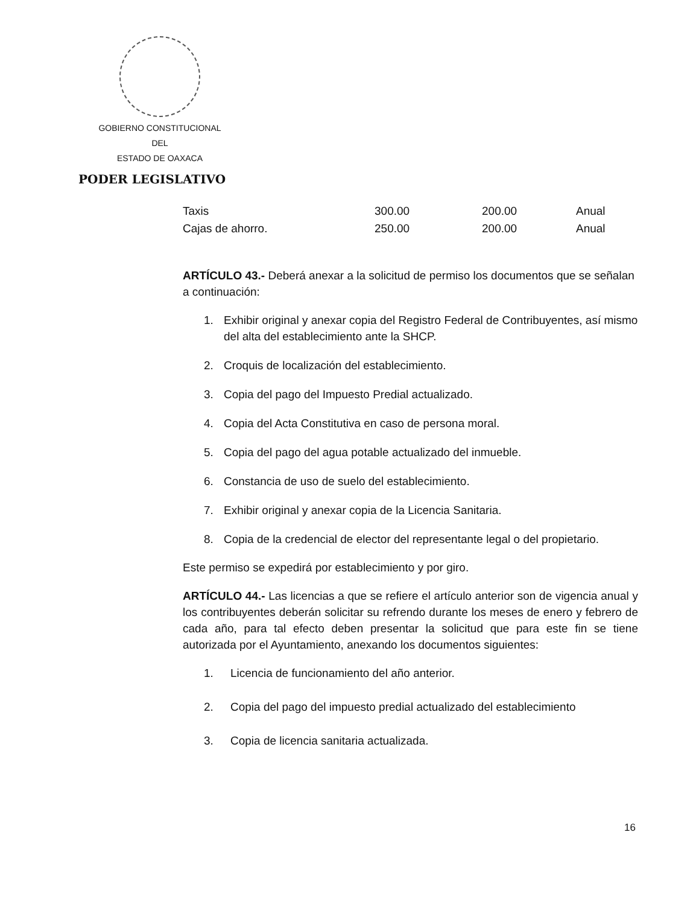GOBIERNO CONSTITUCIONAL
DEL
ESTADO DE OAXACA
PODER LEGISLATIVO
| Taxis | 300.00 | 200.00 | Anual |
| Cajas de ahorro. | 250.00 | 200.00 | Anual |
ARTÍCULO 43.- Deberá anexar a la solicitud de permiso los documentos que se señalan a continuación:
1. Exhibir original y anexar copia del Registro Federal de Contribuyentes, así mismo del alta del establecimiento ante la SHCP.
2. Croquis de localización del establecimiento.
3. Copia del pago del Impuesto Predial actualizado.
4. Copia del Acta Constitutiva en caso de persona moral.
5. Copia del pago del agua potable actualizado del inmueble.
6. Constancia de uso de suelo del establecimiento.
7. Exhibir original y anexar copia de la Licencia Sanitaria.
8. Copia de la credencial de elector del representante legal o del propietario.
Este permiso se expedirá por establecimiento y por giro.
ARTÍCULO 44.- Las licencias a que se refiere el artículo anterior son de vigencia anual y los contribuyentes deberán solicitar su refrendo durante los meses de enero y febrero de cada año, para tal efecto deben presentar la solicitud que para este fin se tiene autorizada por el Ayuntamiento, anexando los documentos siguientes:
1. Licencia de funcionamiento del año anterior.
2. Copia del pago del impuesto predial actualizado del establecimiento
3. Copia de licencia sanitaria actualizada.
16